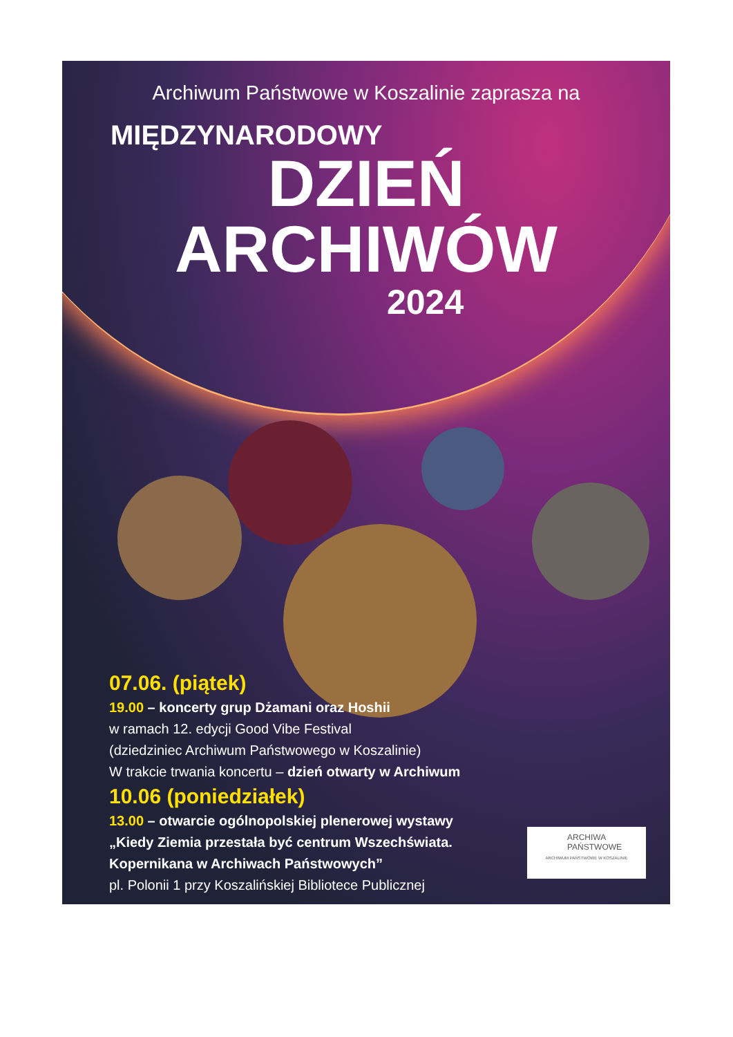Archiwum Państwowe w Koszalinie zaprasza na
MIĘDZYNARODOWY
DZIEŃ
ARCHIWÓW
2024
07.06. (piątek)
19.00 – koncerty grup Dżamani oraz Hoshii
w ramach 12. edycji Good Vibe Festival
(dziedziniec Archiwum Państwowego w Koszalinie)
W trakcie trwania koncertu – dzień otwarty w Archiwum
10.06 (poniedziałek)
13.00 – otwarcie ogólnopolskiej plenerowej wystawy
„Kiedy Ziemia przestała być centrum Wszechświata.
Kopernikana w Archiwach Państwowych”
pl. Polonii 1 przy Koszalińskiej Bibliotece Publicznej
ARCHIWA
PAŃSTWOWE
ARCHIWUM PAŃSTWOWE W KOSZALINIE